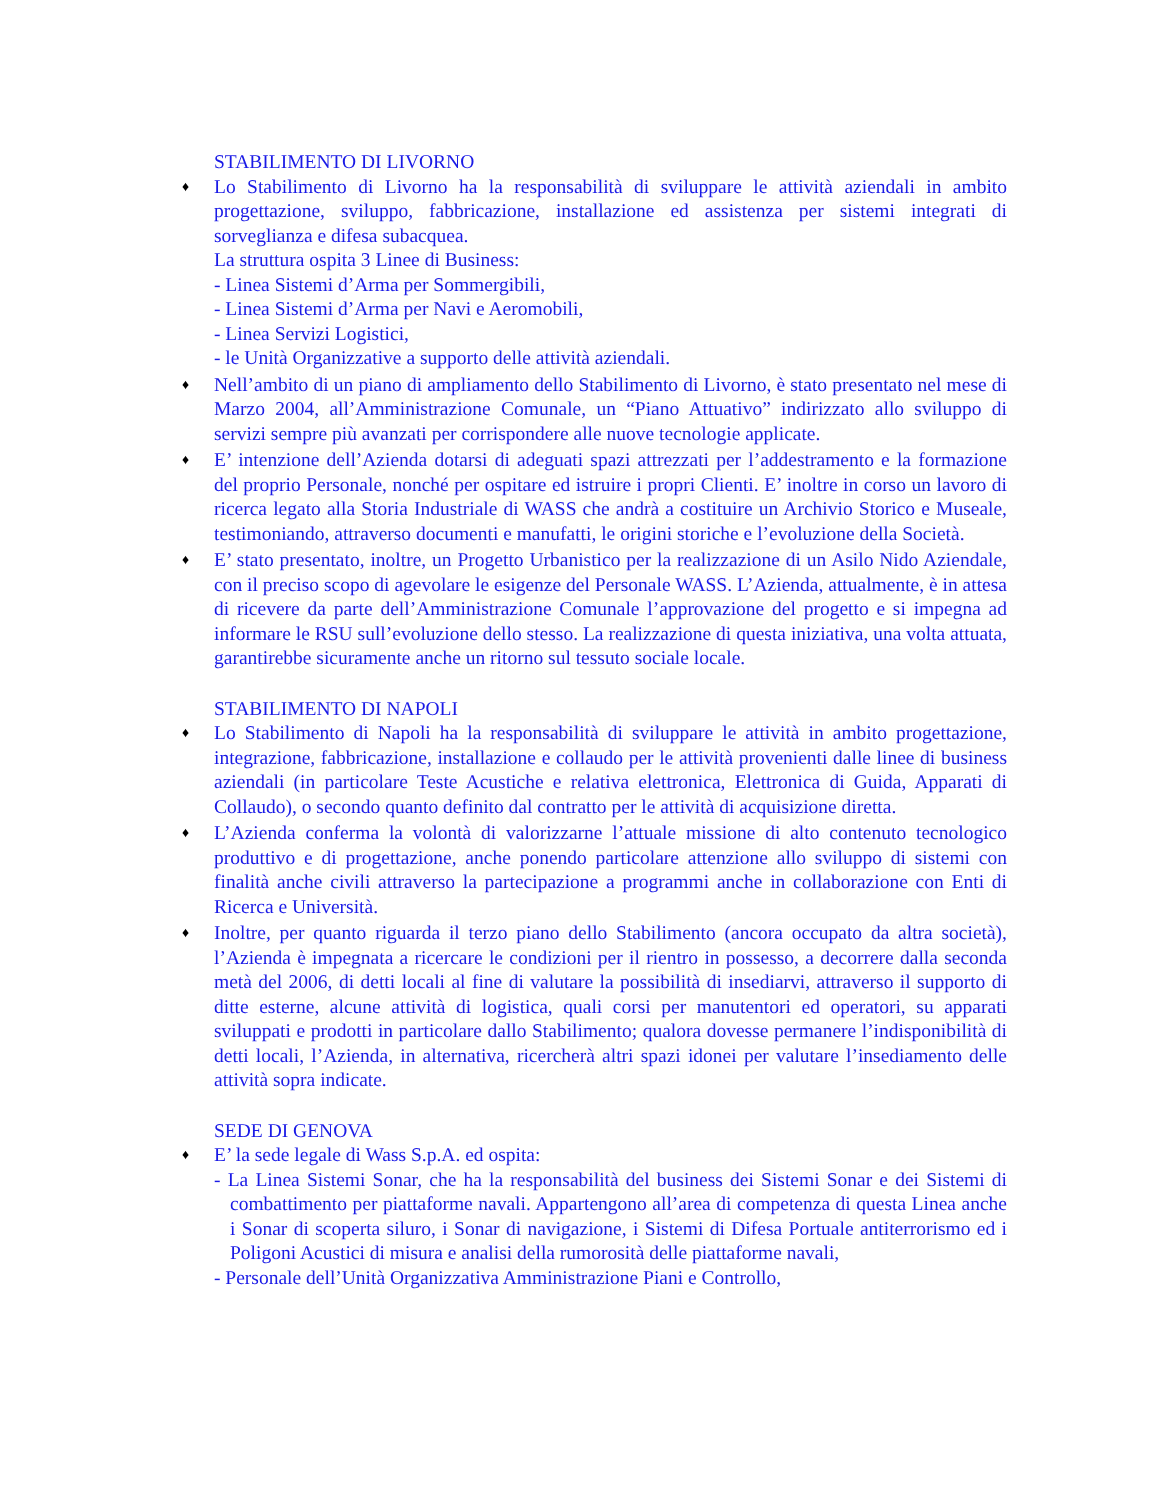STABILIMENTO DI LIVORNO
♦
Lo Stabilimento di Livorno ha la responsabilità di sviluppare le attività aziendali in ambito progettazione, sviluppo, fabbricazione, installazione ed assistenza per sistemi integrati di sorveglianza e difesa subacquea.
La struttura ospita 3 Linee di Business:
- Linea Sistemi d’Arma per Sommergibili,
- Linea Sistemi d’Arma per Navi e Aeromobili,
- Linea Servizi Logistici,
- le Unità Organizzative a supporto delle attività aziendali.
♦
Nell’ambito di un piano di ampliamento dello Stabilimento di Livorno, è stato presentato nel mese di Marzo 2004, all’Amministrazione Comunale, un “Piano Attuativo” indirizzato allo sviluppo di servizi sempre più avanzati per corrispondere alle nuove tecnologie applicate.
♦
E’ intenzione dell’Azienda dotarsi di adeguati spazi attrezzati per l’addestramento e la formazione del proprio Personale, nonché per ospitare ed istruire i propri Clienti. E’ inoltre in corso un lavoro di ricerca legato alla Storia Industriale di WASS che andrà a costituire un Archivio Storico e Museale, testimoniando, attraverso documenti e manufatti, le origini storiche e l’evoluzione della Società.
♦
E’ stato presentato, inoltre, un Progetto Urbanistico per la realizzazione di un Asilo Nido Aziendale, con il preciso scopo di agevolare le esigenze del Personale WASS. L’Azienda, attualmente, è in attesa di ricevere da parte dell’Amministrazione Comunale l’approvazione del progetto e si impegna ad informare le RSU sull’evoluzione dello stesso. La realizzazione di questa iniziativa, una volta attuata, garantirebbe sicuramente anche un ritorno sul tessuto sociale locale.
STABILIMENTO DI NAPOLI
♦
Lo Stabilimento di Napoli ha la responsabilità di sviluppare le attività in ambito progettazione, integrazione, fabbricazione, installazione e collaudo per le attività provenienti dalle linee di business aziendali (in particolare Teste Acustiche e relativa elettronica, Elettronica di Guida, Apparati di Collaudo), o secondo quanto definito dal contratto per le attività di acquisizione diretta.
♦
L’Azienda conferma la volontà di valorizzarne l’attuale missione di alto contenuto tecnologico produttivo e di progettazione, anche ponendo particolare attenzione allo sviluppo di sistemi con finalità anche civili attraverso la partecipazione a programmi anche in collaborazione con Enti di Ricerca e Università.
♦
Inoltre, per quanto riguarda il terzo piano dello Stabilimento (ancora occupato da altra società), l’Azienda è impegnata a ricercare le condizioni per il rientro in possesso, a decorrere dalla seconda metà del 2006, di detti locali al fine di valutare la possibilità di insediarvi, attraverso il supporto di ditte esterne, alcune attività di logistica, quali corsi per manutentori ed operatori, su apparati sviluppati e prodotti in particolare dallo Stabilimento; qualora dovesse permanere l’indisponibilità di detti locali, l’Azienda, in alternativa, ricercherà altri spazi idonei per valutare l’insediamento delle attività sopra indicate.
SEDE DI GENOVA
♦
E’ la sede legale di Wass S.p.A. ed ospita:
- La Linea Sistemi Sonar, che ha la responsabilità del business dei Sistemi Sonar e dei Sistemi di combattimento per piattaforme navali. Appartengono all’area di competenza di questa Linea anche i Sonar di scoperta siluro, i Sonar di navigazione, i Sistemi di Difesa Portuale antiterrorismo ed i Poligoni Acustici di misura e analisi della rumorosità delle piattaforme navali,
- Personale dell’Unità Organizzativa Amministrazione Piani e Controllo,